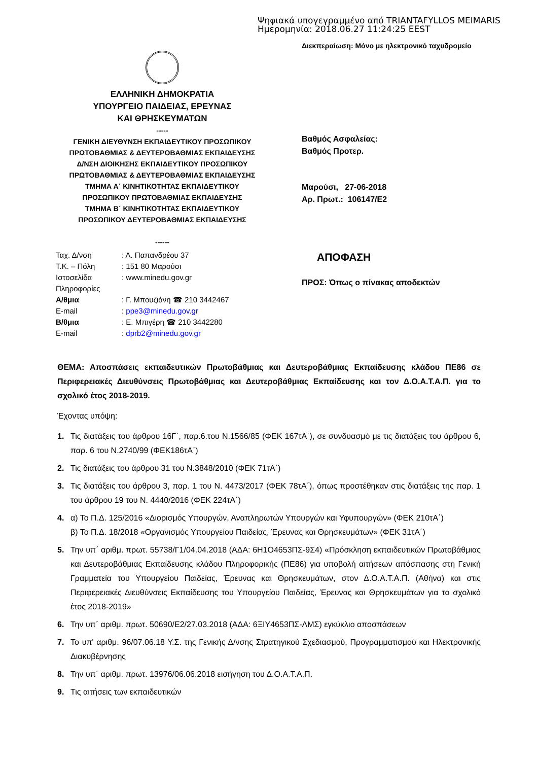Ψηφιακά υπογεγραμμένο από TRIANTAFYLLOS MEIMARIS
Ημερομηνία: 2018.06.27 11:24:25 EEST
Διεκπεραίωση: Μόνο με ηλεκτρονικό ταχυδρομείο
ΕΛΛΗΝΙΚΗ ΔΗΜΟΚΡΑΤΙΑ
ΥΠΟΥΡΓΕΙΟ ΠΑΙΔΕΙΑΣ, ΕΡΕΥΝΑΣ
ΚΑΙ ΘΡΗΣΚΕΥΜΑΤΩΝ
-----
ΓΕΝΙΚΗ ΔΙΕΥΘΥΝΣΗ ΕΚΠΑΙΔΕΥΤΙΚΟΥ ΠΡΟΣΩΠΙΚΟΥ
ΠΡΩΤΟΒΑΘΜΙΑΣ & ΔΕΥΤΕΡΟΒΑΘΜΙΑΣ ΕΚΠΑΙΔΕΥΣΗΣ
Δ/ΝΣΗ ΔΙΟΙΚΗΣΗΣ ΕΚΠΑΙΔΕΥΤΙΚΟΥ ΠΡΟΣΩΠΙΚΟΥ
ΠΡΩΤΟΒΑΘΜΙΑΣ & ΔΕΥΤΕΡΟΒΑΘΜΙΑΣ ΕΚΠΑΙΔΕΥΣΗΣ
ΤΜΗΜΑ Α΄ ΚΙΝΗΤΙΚΟΤΗΤΑΣ ΕΚΠΑΙΔΕΥΤΙΚΟΥ
ΠΡΟΣΩΠΙΚΟΥ ΠΡΩΤΟΒΑΘΜΙΑΣ ΕΚΠΑΙΔΕΥΣΗΣ
ΤΜΗΜΑ Β΄ ΚΙΝΗΤΙΚΟΤΗΤΑΣ ΕΚΠΑΙΔΕΥΤΙΚΟΥ
ΠΡΟΣΩΠΙΚΟΥ ΔΕΥΤΕΡΟΒΑΘΜΙΑΣ ΕΚΠΑΙΔΕΥΣΗΣ
------
Βαθμός Ασφαλείας:
Βαθμός Προτερ.
Μαρούσι, 27-06-2018
Αρ. Πρωτ.: 106147/Ε2
| Ταχ. Δ/νση | : Α. Παπανδρέου 37 |
| Τ.Κ. – Πόλη | : 151 80 Μαρούσι |
| Ιστοσελίδα | : www.minedu.gov.gr |
| Πληροφορίες | |
| Α/θμια | : Γ. Μπουζιάνη ☎ 210 3442467 |
| E-mail | : ppe3@minedu.gov.gr |
| Β/θμια | : Ε. Μπιγέρη ☎ 210 3442280 |
| E-mail | : dprb2@minedu.gov.gr |
ΑΠΟΦΑΣΗ
ΠΡΟΣ: Όπως ο πίνακας αποδεκτών
ΘΕΜΑ: Αποσπάσεις εκπαιδευτικών Πρωτοβάθμιας και Δευτεροβάθμιας Εκπαίδευσης κλάδου ΠΕ86 σε Περιφερειακές Διευθύνσεις Πρωτοβάθμιας και Δευτεροβάθμιας Εκπαίδευσης και τον Δ.Ο.Α.Τ.Α.Π. για το σχολικό έτος 2018-2019.
Έχοντας υπόψη:
1. Τις διατάξεις του άρθρου 16Γ΄, παρ.6.του Ν.1566/85 (ΦΕΚ 167τΑ΄), σε συνδυασμό με τις διατάξεις του άρθρου 6, παρ. 6 του Ν.2740/99 (ΦΕΚ186τΑ΄)
2. Τις διατάξεις του άρθρου 31 του Ν.3848/2010 (ΦΕΚ 71τΑ΄)
3. Τις διατάξεις του άρθρου 3, παρ. 1 του Ν. 4473/2017 (ΦΕΚ 78τΑ΄), όπως προστέθηκαν στις διατάξεις της παρ. 1 του άρθρου 19 του Ν. 4440/2016 (ΦΕΚ 224τΑ΄)
4. α) Το Π.Δ. 125/2016 «Διορισμός Υπουργών, Αναπληρωτών Υπουργών και Υφυπουργών» (ΦΕΚ 210τΑ΄)
β) Το Π.Δ. 18/2018 «Οργανισμός Υπουργείου Παιδείας, Έρευνας και Θρησκευμάτων» (ΦΕΚ 31τΑ΄)
5. Την υπ΄ αριθμ. πρωτ. 55738/Γ1/04.04.2018 (ΑΔΑ: 6Η1Ο4653ΠΣ-9Σ4) «Πρόσκληση εκπαιδευτικών Πρωτοβάθμιας και Δευτεροβάθμιας Εκπαίδευσης κλάδου Πληροφορικής (ΠΕ86) για υποβολή αιτήσεων απόσπασης στη Γενική Γραμματεία του Υπουργείου Παιδείας, Έρευνας και Θρησκευμάτων, στον Δ.Ο.Α.Τ.Α.Π. (Αθήνα) και στις Περιφερειακές Διευθύνσεις Εκπαίδευσης του Υπουργείου Παιδείας, Έρευνας και Θρησκευμάτων για το σχολικό έτος 2018-2019»
6. Την υπ΄ αριθμ. πρωτ. 50690/Ε2/27.03.2018 (ΑΔΑ: 6ΞΙΥ4653ΠΣ-ΛΜΣ) εγκύκλιο αποσπάσεων
7. Το υπ' αριθμ. 96/07.06.18 Υ.Σ. της Γενικής Δ/νσης Στρατηγικού Σχεδιασμού, Προγραμματισμού και Ηλεκτρονικής Διακυβέρνησης
8. Την υπ΄ αριθμ. πρωτ. 13976/06.06.2018 εισήγηση του Δ.Ο.Α.Τ.Α.Π.
9. Τις αιτήσεις των εκπαιδευτικών